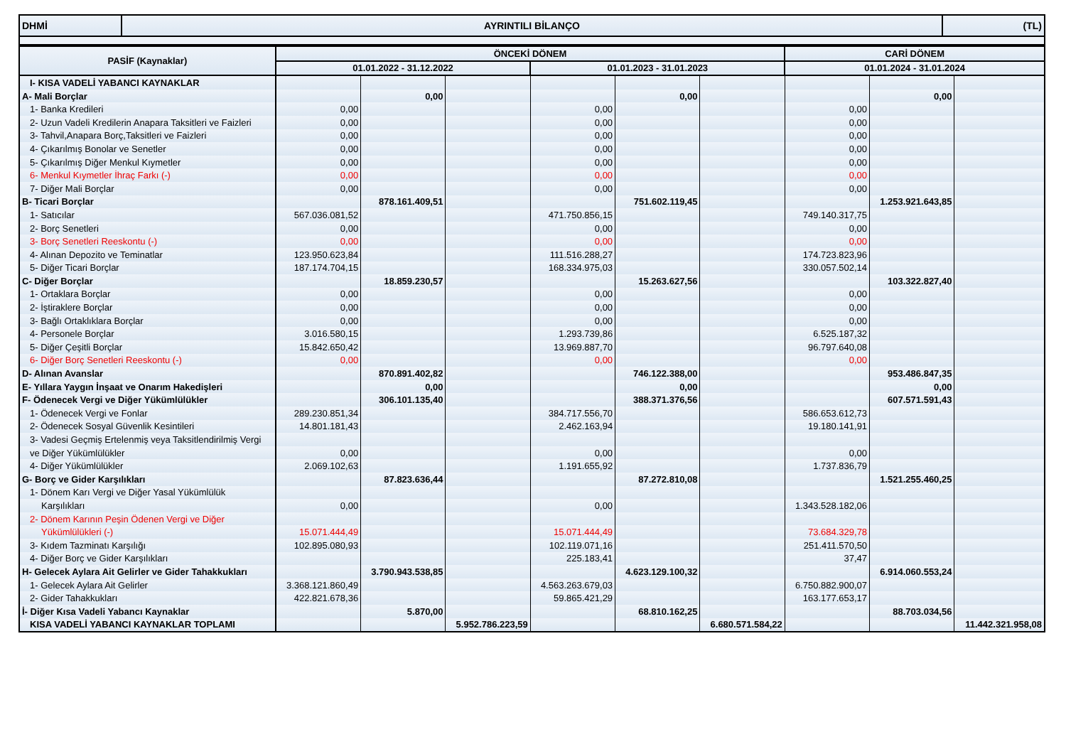| DHMİ | AYRINTILI BİLANÇO | (TL) |
| PASİF (Kaynaklar) | ÖNCEKİ DÖNEM | | | | | | CARİ DÖNEM | | |
| --- | --- | --- | --- | --- | --- | --- | --- | --- | --- |
| | 01.01.2022 - 31.12.2022 | | | 01.01.2023 - 31.01.2023 | | | 01.01.2024 - 31.01.2024 | | |
| I- KISA VADELİ YABANCI KAYNAKLAR | | | | | | | | | |
| A- Mali Borçlar | | 0,00 | | | 0,00 | | | 0,00 | |
| 1- Banka Kredileri | 0,00 | | | 0,00 | | | 0,00 | | |
| 2- Uzun Vadeli Kredilerin Anapara Taksitleri ve Faizleri | 0,00 | | | 0,00 | | | 0,00 | | |
| 3- Tahvil,Anapara Borç,Taksitleri ve Faizleri | 0,00 | | | 0,00 | | | 0,00 | | |
| 4- Çıkarılmış Bonolar ve Senetler | 0,00 | | | 0,00 | | | 0,00 | | |
| 5- Çıkarılmış Diğer Menkul Kıymetler | 0,00 | | | 0,00 | | | 0,00 | | |
| 6- Menkul Kıymetler İhraç Farkı (-) | 0,00 | | | 0,00 | | | 0,00 | | |
| 7- Diğer Mali Borçlar | 0,00 | | | 0,00 | | | 0,00 | | |
| B- Ticari Borçlar | | 878.161.409,51 | | | 751.602.119,45 | | | 1.253.921.643,85 | |
| 1- Satıcılar | 567.036.081,52 | | | 471.750.856,15 | | | 749.140.317,75 | | |
| 2- Borç Senetleri | 0,00 | | | 0,00 | | | 0,00 | | |
| 3- Borç Senetleri Reeskontu (-) | 0,00 | | | 0,00 | | | 0,00 | | |
| 4- Alınan Depozito ve Teminatlar | 123.950.623,84 | | | 111.516.288,27 | | | 174.723.823,96 | | |
| 5- Diğer Ticari Borçlar | 187.174.704,15 | | | 168.334.975,03 | | | 330.057.502,14 | | |
| C- Diğer Borçlar | | 18.859.230,57 | | | 15.263.627,56 | | | 103.322.827,40 | |
| 1- Ortaklara Borçlar | 0,00 | | | 0,00 | | | 0,00 | | |
| 2- İştiraklere Borçlar | 0,00 | | | 0,00 | | | 0,00 | | |
| 3- Bağlı Ortaklıklara Borçlar | 0,00 | | | 0,00 | | | 0,00 | | |
| 4- Personele Borçlar | 3.016.580,15 | | | 1.293.739,86 | | | 6.525.187,32 | | |
| 5- Diğer Çeşitli Borçlar | 15.842.650,42 | | | 13.969.887,70 | | | 96.797.640,08 | | |
| 6- Diğer Borç Senetleri Reeskontu (-) | 0,00 | | | 0,00 | | | 0,00 | | |
| D- Alınan Avanslar | | 870.891.402,82 | | | 746.122.388,00 | | | 953.486.847,35 | |
| E- Yıllara Yaygın İnşaat ve Onarım Hakedişleri | | 0,00 | | | 0,00 | | | 0,00 | |
| F- Ödenecek Vergi ve Diğer Yükümlülükler | | 306.101.135,40 | | | 388.371.376,56 | | | 607.571.591,43 | |
| 1- Ödenecek Vergi ve Fonlar | 289.230.851,34 | | | 384.717.556,70 | | | 586.653.612,73 | | |
| 2- Ödenecek Sosyal Güvenlik Kesintileri | 14.801.181,43 | | | 2.462.163,94 | | | 19.180.141,91 | | |
| 3- Vadesi Geçmiş Ertelenmiş veya Taksitlendirilmiş Vergi | | | | | | | | | |
| ve Diğer Yükümlülükler | 0,00 | | | 0,00 | | | 0,00 | | |
| 4- Diğer Yükümlülükler | 2.069.102,63 | | | 1.191.655,92 | | | 1.737.836,79 | | |
| G- Borç ve Gider Karşılıkları | | 87.823.636,44 | | | 87.272.810,08 | | | 1.521.255.460,25 | |
| 1- Dönem Karı Vergi ve Diğer Yasal Yükümlülük | | | | | | | | | |
| Karşılıkları | 0,00 | | | 0,00 | | | 1.343.528.182,06 | | |
| 2- Dönem Karının Peşin Ödenen Vergi ve Diğer | | | | | | | | | |
| Yükümlülükleri (-) | 15.071.444,49 | | | 15.071.444,49 | | | 73.684.329,78 | | |
| 3- Kıdem Tazminatı Karşılığı | 102.895.080,93 | | | 102.119.071,16 | | | 251.411.570,50 | | |
| 4- Diğer Borç ve Gider Karşılıkları | | | | 225.183,41 | | | 37,47 | | |
| H- Gelecek Aylara Ait Gelirler ve Gider Tahakkukları | | 3.790.943.538,85 | | | 4.623.129.100,32 | | | 6.914.060.553,24 | |
| 1- Gelecek Aylara Ait Gelirler | 3.368.121.860,49 | | | 4.563.263.679,03 | | | 6.750.882.900,07 | | |
| 2- Gider Tahakkukları | 422.821.678,36 | | | 59.865.421,29 | | | 163.177.653,17 | | |
| İ- Diğer Kısa Vadeli Yabancı Kaynaklar | | 5.870,00 | | | 68.810.162,25 | | | 88.703.034,56 | |
| KISA VADELİ YABANCI KAYNAKLAR TOPLAMI | | | 5.952.786.223,59 | | | 6.680.571.584,22 | | | 11.442.321.958,08 |